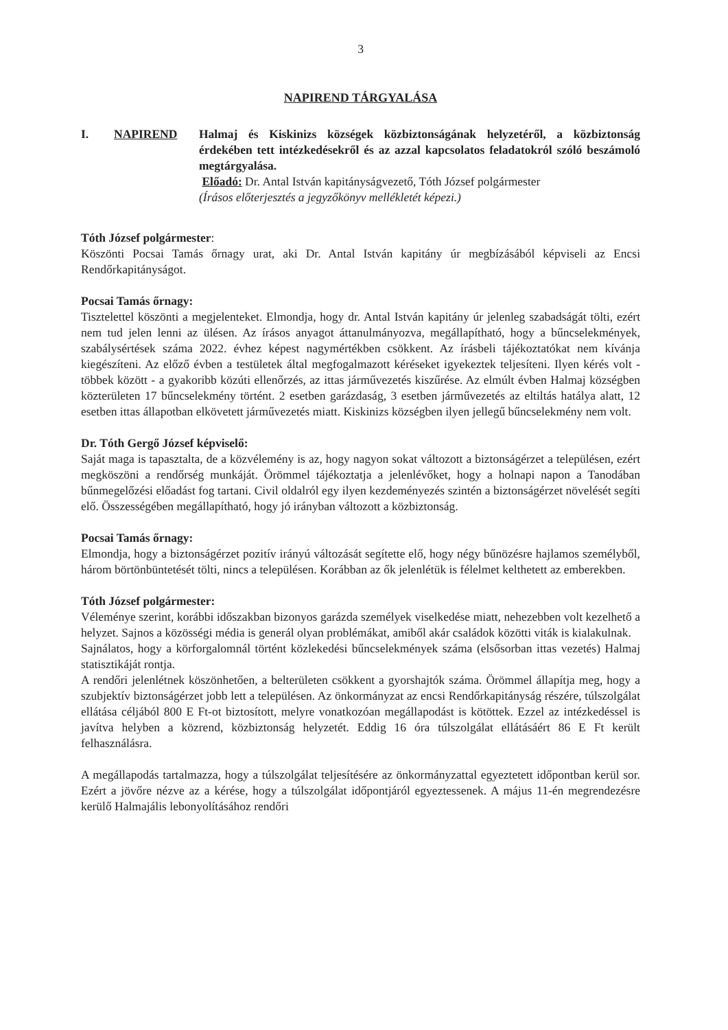3
NAPIREND TÁRGYALÁSA
I. NAPIREND Halmaj és Kiskinizs községek közbiztonságának helyzetéről, a közbiztonság érdekében tett intézkedésekről és az azzal kapcsolatos feladatokról szóló beszámoló megtárgyalása.
Előadó: Dr. Antal István kapitányságvezető, Tóth József polgármester
(Írásos előterjesztés a jegyzőkönyv mellékletét képezi.)
Tóth József polgármester:
Köszönti Pocsai Tamás őrnagy urat, aki Dr. Antal István kapitány úr megbízásából képviseli az Encsi Rendőrkapitányságot.
Pocsai Tamás őrnagy:
Tisztelettel köszönti a megjelenteket. Elmondja, hogy dr. Antal István kapitány úr jelenleg szabadságát tölti, ezért nem tud jelen lenni az ülésen. Az írásos anyagot áttanulmányozva, megállapítható, hogy a bűncselekmények, szabálysértések száma 2022. évhez képest nagymértékben csökkent. Az írásbeli tájékoztatókat nem kívánja kiegészíteni. Az előző évben a testületek által megfogalmazott kéréseket igyekeztek teljesíteni. Ilyen kérés volt - többek között - a gyakoribb közúti ellenőrzés, az ittas járművezetés kiszűrése. Az elmúlt évben Halmaj községben közterületen 17 bűncselekmény történt. 2 esetben garázdaság, 3 esetben járművezetés az eltiltás hatálya alatt, 12 esetben ittas állapotban elkövetett járművezetés miatt. Kiskinizs községben ilyen jellegű bűncselekmény nem volt.
Dr. Tóth Gergő József képviselő:
Saját maga is tapasztalta, de a közvélemény is az, hogy nagyon sokat változott a biztonságérzet a településen, ezért megköszöni a rendőrség munkáját. Örömmel tájékoztatja a jelenlévőket, hogy a holnapi napon a Tanodában bűnmegelőzési előadást fog tartani. Civil oldalról egy ilyen kezdeményezés szintén a biztonságérzet növelését segíti elő. Összességében megállapítható, hogy jó irányban változott a közbiztonság.
Pocsai Tamás őrnagy:
Elmondja, hogy a biztonságérzet pozitív irányú változását segítette elő, hogy négy bűnözésre hajlamos személyből, három börtönbüntetését tölti, nincs a településen. Korábban az ők jelenlétük is félelmet kelthetett az emberekben.
Tóth József polgármester:
Véleménye szerint, korábbi időszakban bizonyos garázda személyek viselkedése miatt, nehezebben volt kezelhető a helyzet. Sajnos a közösségi média is generál olyan problémákat, amiből akár családok közötti viták is kialakulnak.
Sajnálatos, hogy a körforgalomnál történt közlekedési bűncselekmények száma (elsősorban ittas vezetés) Halmaj statisztikáját rontja.
A rendőri jelenlétnek köszönhetően, a belterületen csökkent a gyorshajtók száma. Örömmel állapítja meg, hogy a szubjektív biztonságérzet jobb lett a településen. Az önkormányzat az encsi Rendőrkapitányság részére, túlszolgálat ellátása céljából 800 E Ft-ot biztosított, melyre vonatkozóan megállapodást is kötöttek. Ezzel az intézkedéssel is javítva helyben a közrend, közbiztonság helyzetét. Eddig 16 óra túlszolgálat ellátásáért 86 E Ft került felhasználásra.
A megállapodás tartalmazza, hogy a túlszolgálat teljesítésére az önkormányzattal egyeztetett időpontban kerül sor. Ezért a jövőre nézve az a kérése, hogy a túlszolgálat időpontjáról egyeztessenek. A május 11-én megrendezésre kerülő Halmajális lebonyolításához rendőri